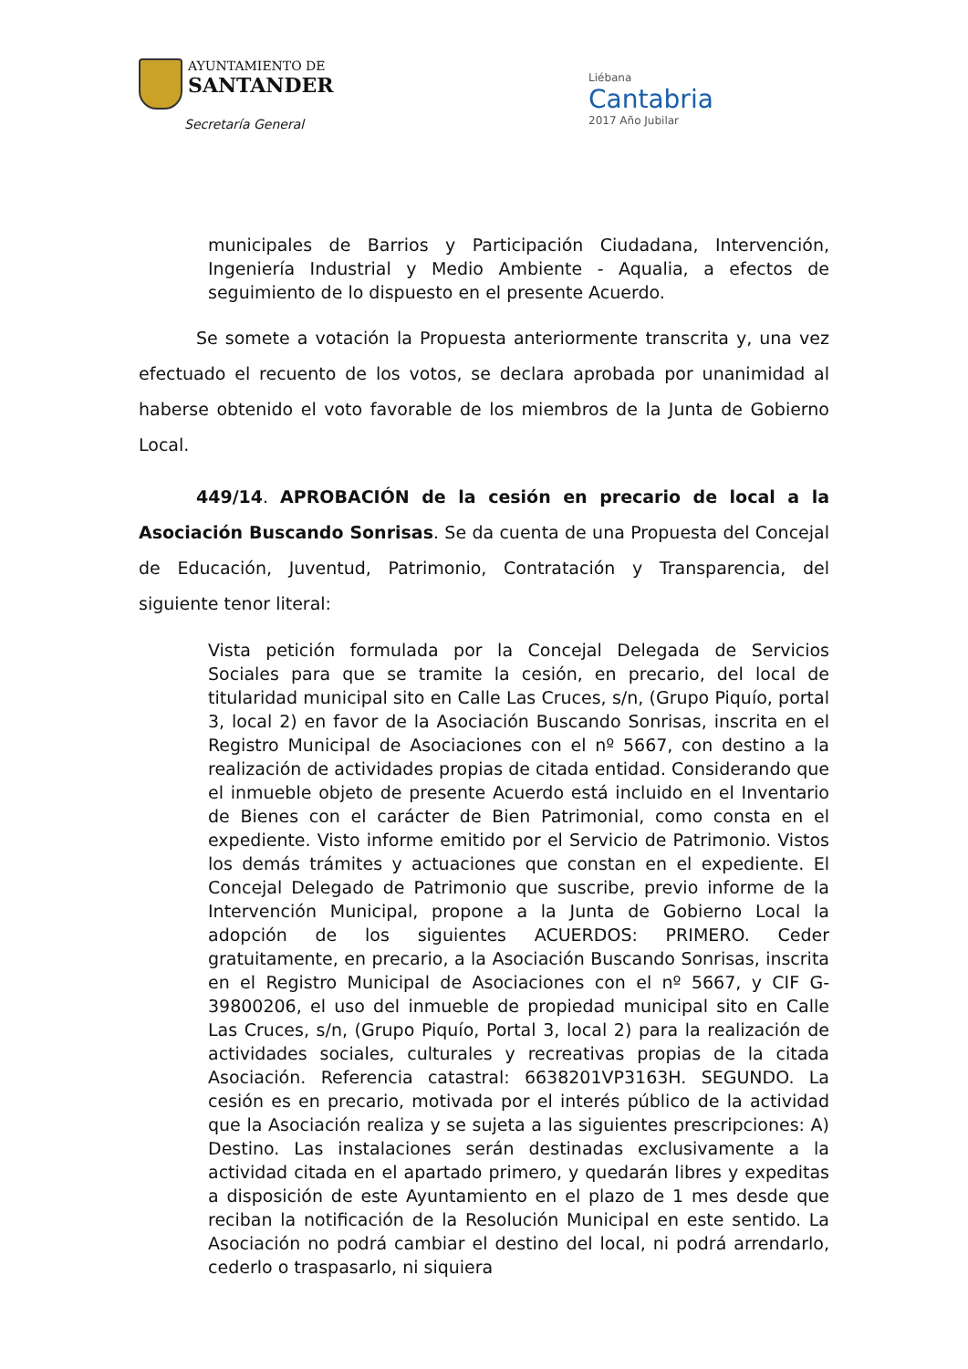AYUNTAMIENTO DE
SANTANDER
Secretaría General
Liébana
Cantabria
2017 Año Jubilar
municipales de Barrios y Participación Ciudadana, Intervención, Ingeniería Industrial y Medio Ambiente - Aqualia, a efectos de seguimiento de lo dispuesto en el presente Acuerdo.
Se somete a votación la Propuesta anteriormente transcrita y, una vez efectuado el recuento de los votos, se declara aprobada por unanimidad al haberse obtenido el voto favorable de los miembros de la Junta de Gobierno Local.
449/14. APROBACIÓN de la cesión en precario de local a la Asociación Buscando Sonrisas. Se da cuenta de una Propuesta del Concejal de Educación, Juventud, Patrimonio, Contratación y Transparencia, del siguiente tenor literal:
Vista petición formulada por la Concejal Delegada de Servicios Sociales para que se tramite la cesión, en precario, del local de titularidad municipal sito en Calle Las Cruces, s/n, (Grupo Piquío, portal 3, local 2) en favor de la Asociación Buscando Sonrisas, inscrita en el Registro Municipal de Asociaciones con el nº 5667, con destino a la realización de actividades propias de citada entidad. Considerando que el inmueble objeto de presente Acuerdo está incluido en el Inventario de Bienes con el carácter de Bien Patrimonial, como consta en el expediente. Visto informe emitido por el Servicio de Patrimonio. Vistos los demás trámites y actuaciones que constan en el expediente. El Concejal Delegado de Patrimonio que suscribe, previo informe de la Intervención Municipal, propone a la Junta de Gobierno Local la adopción de los siguientes ACUERDOS: PRIMERO. Ceder gratuitamente, en precario, a la Asociación Buscando Sonrisas, inscrita en el Registro Municipal de Asociaciones con el nº 5667, y CIF G-39800206, el uso del inmueble de propiedad municipal sito en Calle Las Cruces, s/n, (Grupo Piquío, Portal 3, local 2) para la realización de actividades sociales, culturales y recreativas propias de la citada Asociación. Referencia catastral: 6638201VP3163H. SEGUNDO. La cesión es en precario, motivada por el interés público de la actividad que la Asociación realiza y se sujeta a las siguientes prescripciones: A) Destino. Las instalaciones serán destinadas exclusivamente a la actividad citada en el apartado primero, y quedarán libres y expeditas a disposición de este Ayuntamiento en el plazo de 1 mes desde que reciban la notificación de la Resolución Municipal en este sentido. La Asociación no podrá cambiar el destino del local, ni podrá arrendarlo, cederlo o traspasarlo, ni siquiera